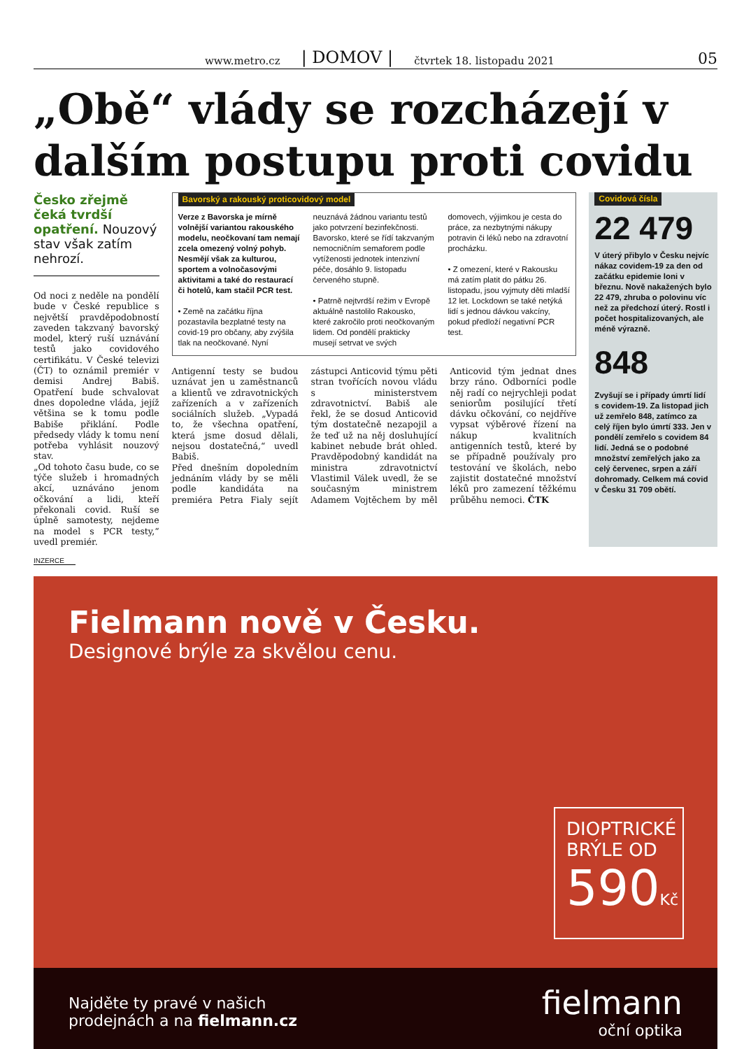www.metro.cz | DOMOV | čtvrtek 18. listopadu 2021 05
„Obě“ vlády se rozcházejí v dalším postupu proti covidu
Česko zřejmě čeká tvrdší opatření. Nouzový stav však zatím nehrozí.
Od noci z neděle na pondělí bude v České republice s největší pravděpodobností zaveden takzvaný bavorský model, který ruší uznávání testů jako covidového certifikátu. V České televizi (ČT) to oznámil premiér v demisi Andrej Babiš. Opatření bude schvalovat dnes dopoledne vláda, jejíž většina se k tomu podle Babiše přiklání. Podle předsedy vlády k tomu není potřeba vyhlásit nouzový stav.
„Od tohoto času bude, co se týče služeb i hromadných akcí, uznáváno jenom očkování a lidi, kteří překonali covid. Ruší se úplně samotesty, nejdeme na model s PCR testy,“ uvedl premiér.
Bavorský a rakouský proticovidový model
Verze z Bavorska je mírně volnější variantou rakouského modelu, neočkovaní tam nemají zcela omezený volný pohyb. Nesmějí však za kulturou, sportem a volnočasovými aktivitami a také do restaurací či hotelů, kam stačil PCR test.
• Země na začátku října pozastavila bezplatné testy na covid-19 pro občany, aby zvýšila tlak na neočkované. Nyní neuznává žádnou variantu testů jako potvrzení bezinfekčnosti. Bavorsko, které se řídí takzvaným nemocničním semaforem podle vytíženosti jednotek intenzivní péče, dosáhlo 9. listopadu červeného stupně.
• Patrně nejtvrdší režim v Evropě aktuálně nastolilo Rakousko, které zakročilo proti neočkovaným lidem. Od pondělí prakticky musejí setrvat ve svých domovech, výjimkou je cesta do práce, za nezbytnými nákupy potravin či léků nebo na zdravotní procházku.
• Z omezení, které v Rakousku má zatím platit do pátku 26. listopadu, jsou vyjmuty děti mladší 12 let. Lockdown se také netýká lidí s jednou dávkou vakcíny, pokud předloží negativní PCR test.
Antigenní testy se budou uznávat jen u zaměstnanců a klientů ve zdravotnických zařízeních a v zařízeních sociálních služeb. „Vypadá to, že všechna opatření, která jsme dosud dělali, nejsou dostatečná,“ uvedl Babiš.
Před dnešním dopoledním jednáním vlády by se měli podle kandidáta na premiéra Petra Fialy sejít zástupci Anticovid týmu pěti stran tvořících novou vládu s ministerstvem zdravotnictví. Babiš ale řekl, že se dosud Anticovid tým dostatečně nezapojil a že teď už na něj dosluhující kabinet nebude brát ohled. Pravděpodobný kandidát na ministra zdravotnictví Vlastimil Válek uvedl, že se současným ministrem Adamem Vojtěchem by měl Anticovid tým jednat dnes brzy ráno. Odborníci podle něj radí co nejrychleji podat seniorům posilující třetí dávku očkování, co nejdříve vypsat výběrové řízení na nákup kvalitních antigenních testů, které by se případně používaly pro testování ve školách, nebo zajistit dostatečné množství léků pro zamezení těžkému průběhu nemoci. ČTK
Covidová čísla
22 479
V úterý přibylo v Česku nejvíc nákaz covidem-19 za den od začátku epidemie loni v březnu. Nově nakažených bylo 22 479, zhruba o polovinu víc než za předchozí úterý. Rostl i počet hospitalizovaných, ale méně výrazně.
848
Zvyšují se i případy úmrtí lidí s covidem-19. Za listopad jich už zemřelo 848, zatímco za celý říjen bylo úmrtí 333. Jen v pondělí zemřelo s covidem 84 lidí. Jedná se o podobné množství zemřelých jako za celý červenec, srpen a září dohromady. Celkem má covid v Česku 31 709 obětí.
INZERCE
Fielmann nově v Česku.
Designové brýle za skvělou cenu.
DIOPTRICKÉ BRÝLE OD
590Kč
Najděte ty pravé v našich
prodejnách a na fielmann.cz
fielmann
oční optika